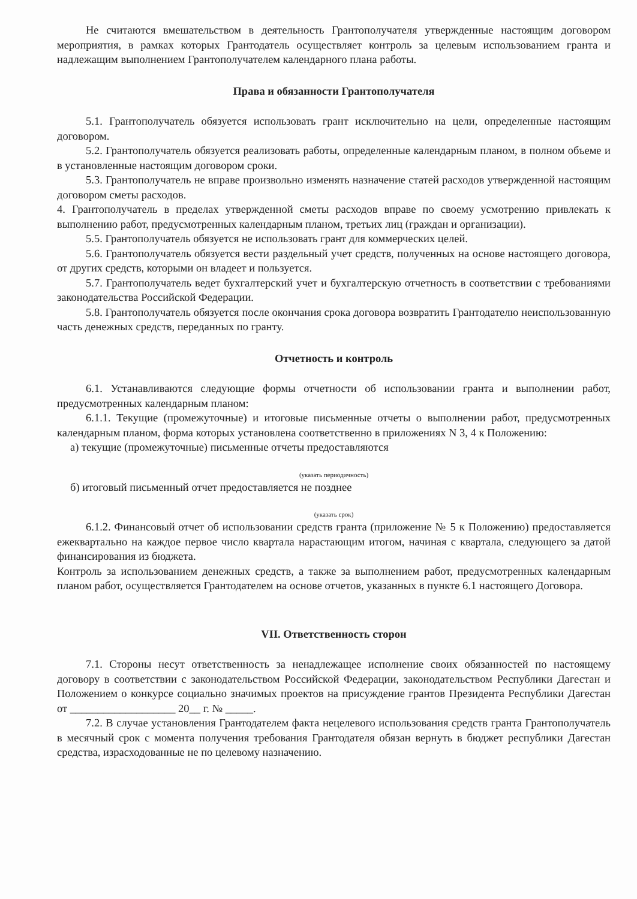Не считаются вмешательством в деятельность Грантополучателя утвержденные настоящим договором мероприятия, в рамках которых Грантодатель осуществляет контроль за целевым использованием гранта и надлежащим выполнением Грантополучателем календарного плана работы.
Права и обязанности Грантополучателя
5.1. Грантополучатель обязуется использовать грант исключительно на цели, определенные настоящим договором.
5.2. Грантополучатель обязуется реализовать работы, определенные календарным планом, в полном объеме и в установленные настоящим договором сроки.
5.3. Грантополучатель не вправе произвольно изменять назначение статей расходов утвержденной настоящим договором сметы расходов.
4. Грантополучатель в пределах утвержденной сметы расходов вправе по своему усмотрению привлекать к выполнению работ, предусмотренных календарным планом, третьих лиц (граждан и организации).
5.5. Грантополучатель обязуется не использовать грант для коммерческих целей.
5.6. Грантополучатель обязуется вести раздельный учет средств, полученных на основе настоящего договора, от других средств, которыми он владеет и пользуется.
5.7. Грантополучатель ведет бухгалтерский учет и бухгалтерскую отчетность в соответствии с требованиями законодательства Российской Федерации.
5.8. Грантополучатель обязуется после окончания срока договора возвратить Грантодателю неиспользованную часть денежных средств, переданных по гранту.
Отчетность и контроль
6.1. Устанавливаются следующие формы отчетности об использовании гранта и выполнении работ, предусмотренных календарным планом:
6.1.1. Текущие (промежуточные) и итоговые письменные отчеты о выполнении работ, предусмотренных календарным планом, форма которых установлена соответственно в приложениях N 3, 4 к Положению:
а) текущие (промежуточные) письменные отчеты предоставляются
(указать периодичность)
б) итоговый письменный отчет предоставляется не позднее
(указать срок)
6.1.2. Финансовый отчет об использовании средств гранта (приложение № 5 к Положению) предоставляется ежеквартально на каждое первое число квартала нарастающим итогом, начиная с квартала, следующего за датой финансирования из бюджета.
Контроль за использованием денежных средств, а также за выполнением работ, предусмотренных календарным планом работ, осуществляется Грантодателем на основе отчетов, указанных в пункте 6.1 настоящего Договора.
VII. Ответственность сторон
7.1. Стороны несут ответственность за ненадлежащее исполнение своих обязанностей по настоящему договору в соответствии с законодательством Российской Федерации, законодательством Республики Дагестан и Положением о конкурсе социально значимых проектов на присуждение грантов Президента Республики Дагестан от ___________________ 20__ г. № _____.
7.2. В случае установления Грантодателем факта нецелевого использования средств гранта Грантополучатель в месячный срок с момента получения требования Грантодателя обязан вернуть в бюджет республики Дагестан средства, израсходованные не по целевому назначению.